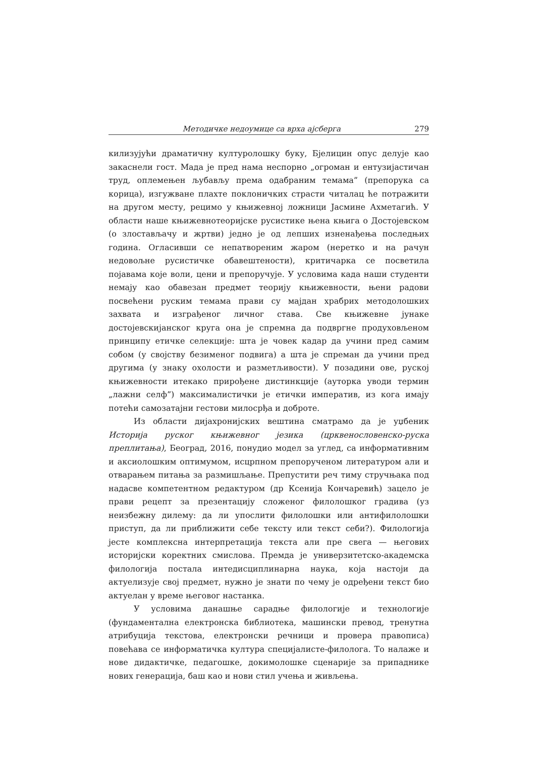Методичке недоумице са врха ајсберга 279
килизујући драматичну културолошку буку, Бјелицин опус делује као закаснели гост. Мада је пред нама неспорно „огроман и ентузијастичан труд, оплемењен љубављу према одабраним темама” (препорука са корица), изгужване плахте поклоничких страсти читалац ће потражити на другом месту, рецимо у књижевној ложници Јасмине Ахметагић. У области наше књижевнотеоријске русистике њена књига о Достојевском (о злостављачу и жртви) једно је од лепших изненађења последњих година. Огласивши се непатвореним жаром (неретко и на рачун недовољне русистичке обавештености), критичарка се посветила појавама које воли, цени и препоручује. У условима када наши студенти немају као обавезан предмет теорију књижевности, њени радови посвећени руским темама прави су мајдан храбрих методолошких захвата и изграђеног личног става. Све књижевне јунаке достојевскијанског круга она је спремна да подвргне продуховљеном принципу етичке селекције: шта је човек кадар да учини пред самим собом (у својству безименог подвига) а шта је спреман да учини пред другима (у знаку охолости и разметљивости). У позадини ове, руској књижевности итекако прирођене дистинкције (ауторка уводи термин „лажни селф”) максималистички је етички императив, из кога имају потећи самозатајни гестови милосрђа и доброте.
Из области дијахронијских вештина сматрамо да је уџбеник Историја руског књижевног језика (црквенословенско-руска преплитања), Београд, 2016, понудио модел за углед, са информативним и аксиолошким оптимумом, исцрпном препорученом литературом али и отварањем питања за размишљање. Препустити реч тиму стручњака под надасве компетентном редактуром (др Ксенија Кончаревић) зацело је прави рецепт за презентацију сложеног филолошког градива (уз неизбежну дилему: да ли упослити филолошки или антифилолошки приступ, да ли приближити себе тексту или текст себи?). Филологија јесте комплексна интерпретација текста али пре свега — његових историјски коректних смислова. Премда је универзитетско-академска филологија постала интедисциплинарна наука, која настоји да актуелизује свој предмет, нужно је знати по чему је одређени текст био актуелан у време његовог настанка.
У условима данашње сарадње филологије и технологије (фундаментална електронска библиотека, машински превод, тренутна атрибуција текстова, електронски речници и провера правописа) повећава се информатичка култура специјалисте-филолога. То налаже и нове дидактичке, педагошке, докимолошке сценарије за припаднике нових генерација, баш као и нови стил учења и живљења.